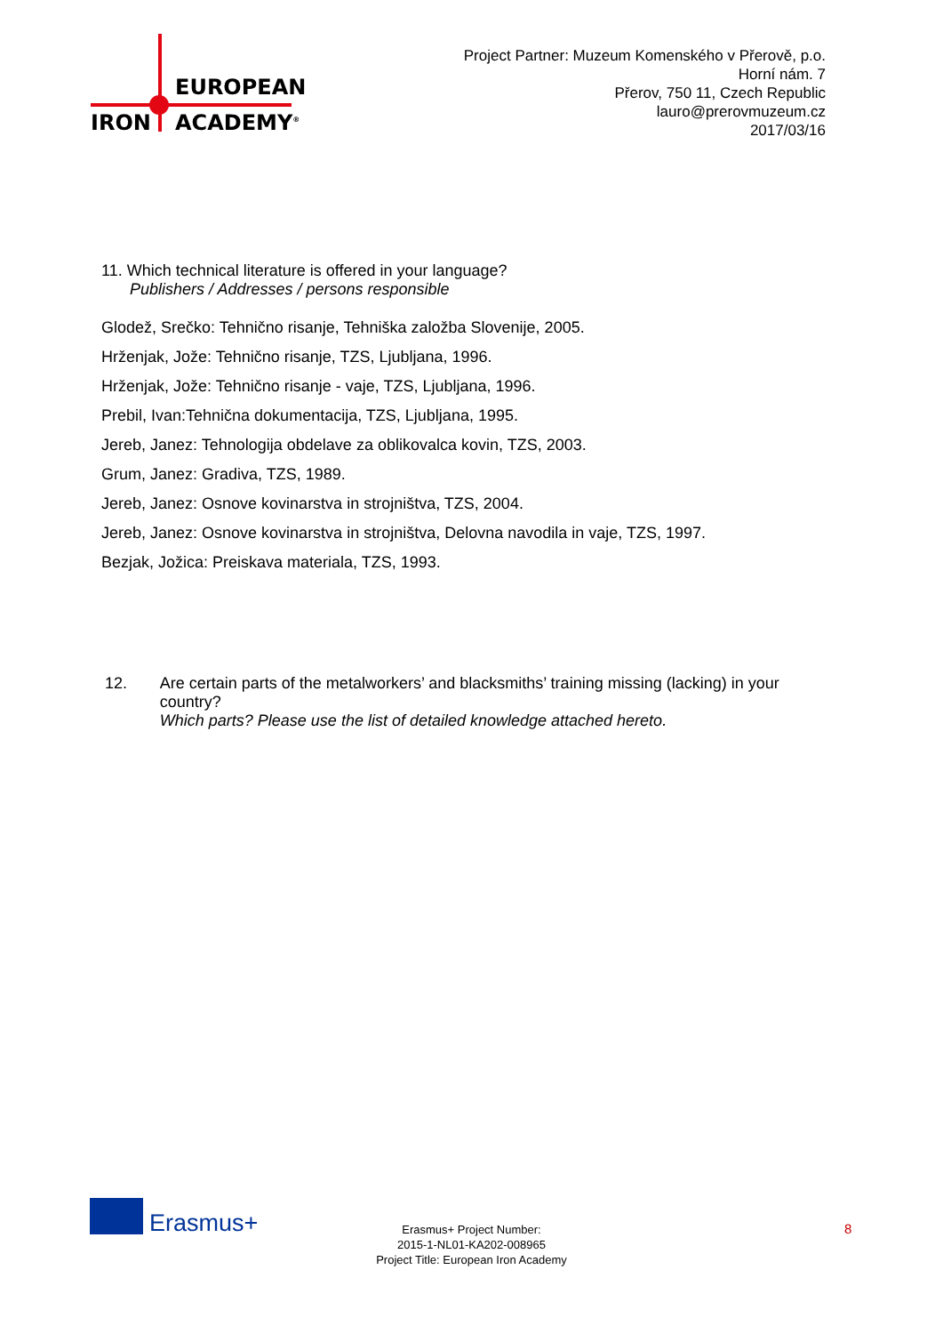EUROPEAN
IRON ACADEMY<sup>®</sup>
Project Partner: Muzeum Komenského v Přerově, p.o.
Horní nám. 7
Přerov, 750 11, Czech Republic
lauro@prerovmuzeum.cz
2017/03/16
11. Which technical literature is offered in your language?
Publishers / Addresses / persons responsible
Glodež, Srečko: Tehnično risanje, Tehniška založba Slovenije, 2005.
Hrženjak, Jože: Tehnično risanje, TZS, Ljubljana, 1996.
Hrženjak, Jože: Tehnično risanje - vaje, TZS, Ljubljana, 1996.
Prebil, Ivan:Tehnična dokumentacija, TZS, Ljubljana, 1995.
Jereb, Janez: Tehnologija obdelave za oblikovalca kovin, TZS, 2003.
Grum, Janez: Gradiva, TZS, 1989.
Jereb, Janez: Osnove kovinarstva in strojništva, TZS, 2004.
Jereb, Janez: Osnove kovinarstva in strojništva, Delovna navodila in vaje, TZS, 1997.
Bezjak, Jožica: Preiskava materiala, TZS, 1993.
12. Are certain parts of the metalworkers’ and blacksmiths’ training missing (lacking) in your country?
Which parts? Please use the list of detailed knowledge attached hereto.
Erasmus+
Erasmus+ Project Number:
2015-1-NL01-KA202-008965
Project Title: European Iron Academy
8